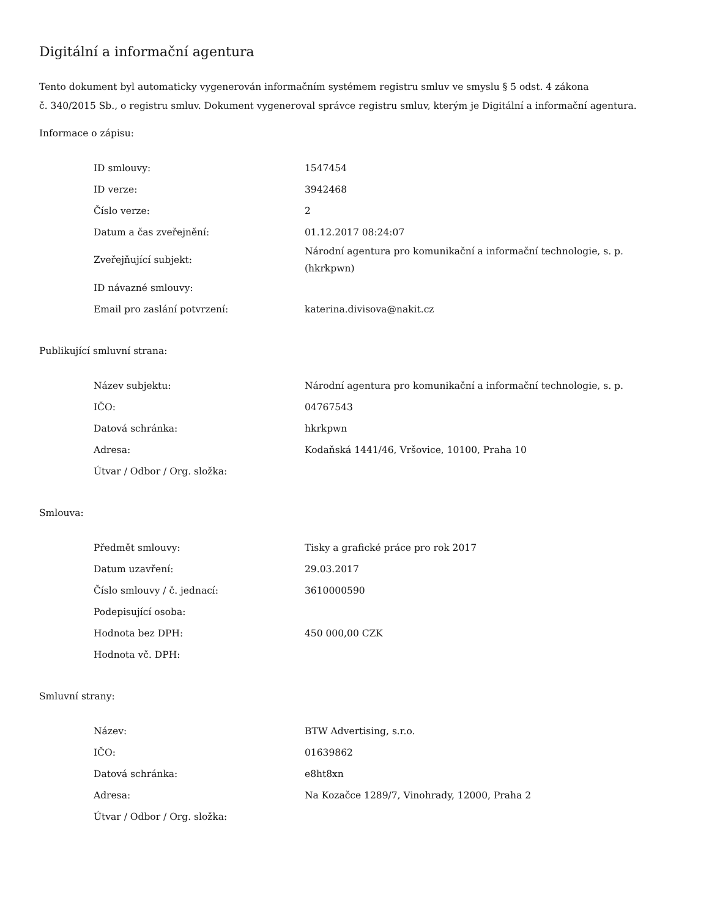Digitální a informační agentura
Tento dokument byl automaticky vygenerován informačním systémem registru smluv ve smyslu § 5 odst. 4 zákona
č. 340/2015 Sb., o registru smluv. Dokument vygeneroval správce registru smluv, kterým je Digitální a informační agentura.
Informace o zápisu:
| ID smlouvy: | 1547454 |
| ID verze: | 3942468 |
| Číslo verze: | 2 |
| Datum a čas zveřejnění: | 01.12.2017 08:24:07 |
| Zveřejňující subjekt: | Národní agentura pro komunikační a informační technologie, s. p. (hkrkpwn) |
| ID návazné smlouvy: | |
| Email pro zaslání potvrzení: | katerina.divisova@nakit.cz |
Publikující smluvní strana:
| Název subjektu: | Národní agentura pro komunikační a informační technologie, s. p. |
| IČO: | 04767543 |
| Datová schránka: | hkrkpwn |
| Adresa: | Kodaňská 1441/46, Vršovice, 10100, Praha 10 |
| Útvar / Odbor / Org. složka: | |
Smlouva:
| Předmět smlouvy: | Tisky a grafické práce pro rok 2017 |
| Datum uzavření: | 29.03.2017 |
| Číslo smlouvy / č. jednací: | 3610000590 |
| Podepisující osoba: | |
| Hodnota bez DPH: | 450 000,00 CZK |
| Hodnota vč. DPH: | |
Smluvní strany:
| Název: | BTW Advertising, s.r.o. |
| IČO: | 01639862 |
| Datová schránka: | e8ht8xn |
| Adresa: | Na Kozačce 1289/7, Vinohrady, 12000, Praha 2 |
| Útvar / Odbor / Org. složka: | |